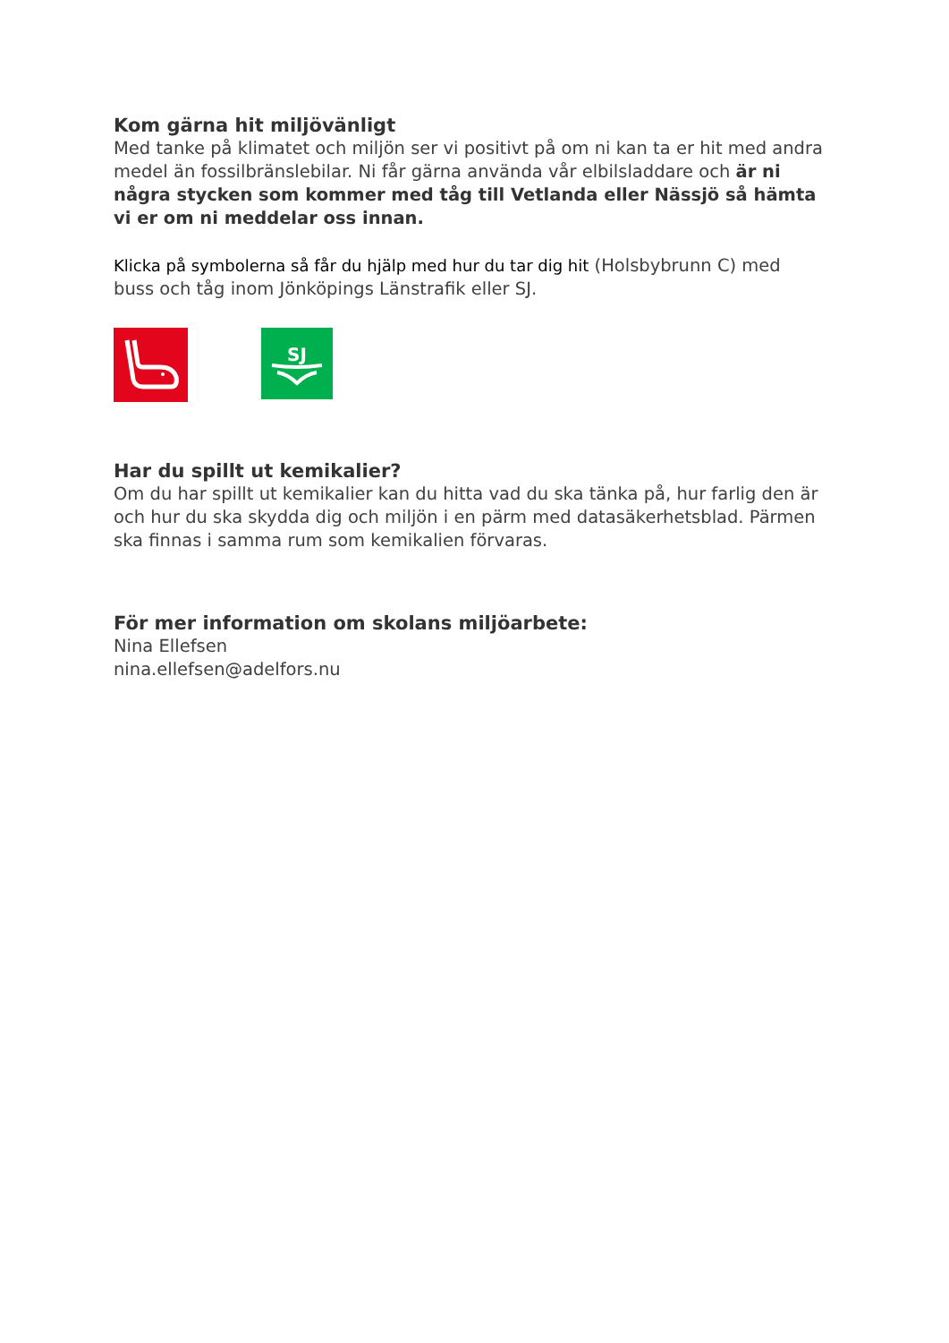Kom gärna hit miljövänligt
Med tanke på klimatet och miljön ser vi positivt på om ni kan ta er hit med andra medel än fossilbränslebilar. Ni får gärna använda vår elbilsladdare och är ni några stycken som kommer med tåg till Vetlanda eller Nässjö så hämta vi er om ni meddelar oss innan.
Klicka på symbolerna så får du hjälp med hur du tar dig hit (Holsbybrunn C) med buss och tåg inom Jönköpings Länstrafik eller SJ.
SJ
Har du spillt ut kemikalier?
Om du har spillt ut kemikalier kan du hitta vad du ska tänka på, hur farlig den är och hur du ska skydda dig och miljön i en pärm med datasäkerhetsblad. Pärmen ska finnas i samma rum som kemikalien förvaras.
För mer information om skolans miljöarbete:
Nina Ellefsen
nina.ellefsen@adelfors.nu